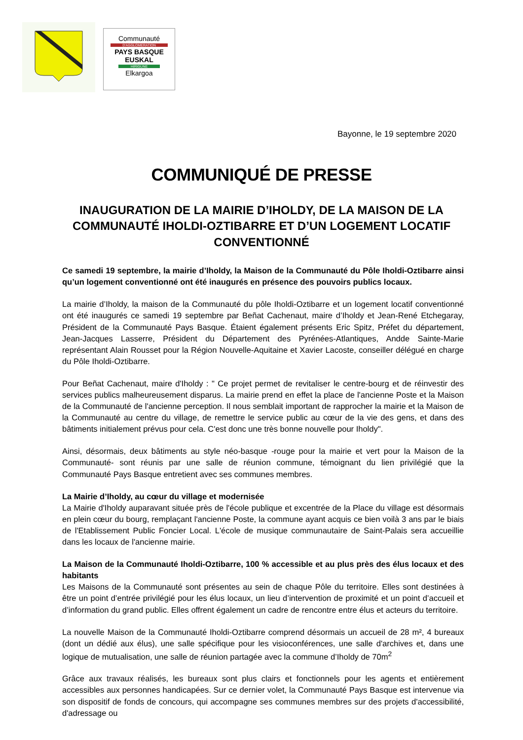Communauté
D'AGGLOMERATION
PAYS BASQUE
EUSKAL
HIRIGUNE
Elkargoa
Bayonne, le 19 septembre 2020
COMMUNIQUÉ DE PRESSE
INAUGURATION DE LA MAIRIE D’IHOLDY, DE LA MAISON DE LA COMMUNAUTÉ IHOLDI-OZTIBARRE ET D’UN LOGEMENT LOCATIF CONVENTIONNÉ
Ce samedi 19 septembre, la mairie d’Iholdy, la Maison de la Communauté du Pôle Iholdi-Oztibarre ainsi qu’un logement conventionné ont été inaugurés en présence des pouvoirs publics locaux.
La mairie d’Iholdy, la maison de la Communauté du pôle Iholdi-Oztibarre et un logement locatif conventionné ont été inaugurés ce samedi 19 septembre par Beñat Cachenaut, maire d’Iholdy et Jean-René Etchegaray, Président de la Communauté Pays Basque. Étaient également présents Eric Spitz, Préfet du département, Jean-Jacques Lasserre, Président du Département des Pyrénées-Atlantiques, Andde Sainte-Marie représentant Alain Rousset pour la Région Nouvelle-Aquitaine et Xavier Lacoste, conseiller délégué en charge du Pôle Iholdi-Oztibarre.
Pour Beñat Cachenaut, maire d'Iholdy : " Ce projet permet de revitaliser le centre-bourg et de réinvestir des services publics malheureusement disparus. La mairie prend en effet la place de l'ancienne Poste et la Maison de la Communauté de l'ancienne perception. Il nous semblait important de rapprocher la mairie et la Maison de la Communauté au centre du village, de remettre le service public au cœur de la vie des gens, et dans des bâtiments initialement prévus pour cela. C'est donc une très bonne nouvelle pour Iholdy".
Ainsi, désormais, deux bâtiments au style néo-basque -rouge pour la mairie et vert pour la Maison de la Communauté- sont réunis par une salle de réunion commune, témoignant du lien privilégié que la Communauté Pays Basque entretient avec ses communes membres.
La Mairie d’Iholdy, au cœur du village et modernisée
La Mairie d'Iholdy auparavant située près de l'école publique et excentrée de la Place du village est désormais en plein cœur du bourg, remplaçant l'ancienne Poste, la commune ayant acquis ce bien voilà 3 ans par le biais de l'Etablissement Public Foncier Local. L'école de musique communautaire de Saint-Palais sera accueillie dans les locaux de l'ancienne mairie.
La Maison de la Communauté Iholdi-Oztibarre, 100 % accessible et au plus près des élus locaux et des habitants
Les Maisons de la Communauté sont présentes au sein de chaque Pôle du territoire. Elles sont destinées à être un point d’entrée privilégié pour les élus locaux, un lieu d’intervention de proximité et un point d’accueil et d’information du grand public. Elles offrent également un cadre de rencontre entre élus et acteurs du territoire.
La nouvelle Maison de la Communauté Iholdi-Oztibarre comprend désormais un accueil de 28 m², 4 bureaux (dont un dédié aux élus), une salle spécifique pour les visioconférences, une salle d'archives et, dans une logique de mutualisation, une salle de réunion partagée avec la commune d’Iholdy de 70m<sup>2</sup>
Grâce aux travaux réalisés, les bureaux sont plus clairs et fonctionnels pour les agents et entièrement accessibles aux personnes handicapées. Sur ce dernier volet, la Communauté Pays Basque est intervenue via son dispositif de fonds de concours, qui accompagne ses communes membres sur des projets d'accessibilité, d'adressage ou